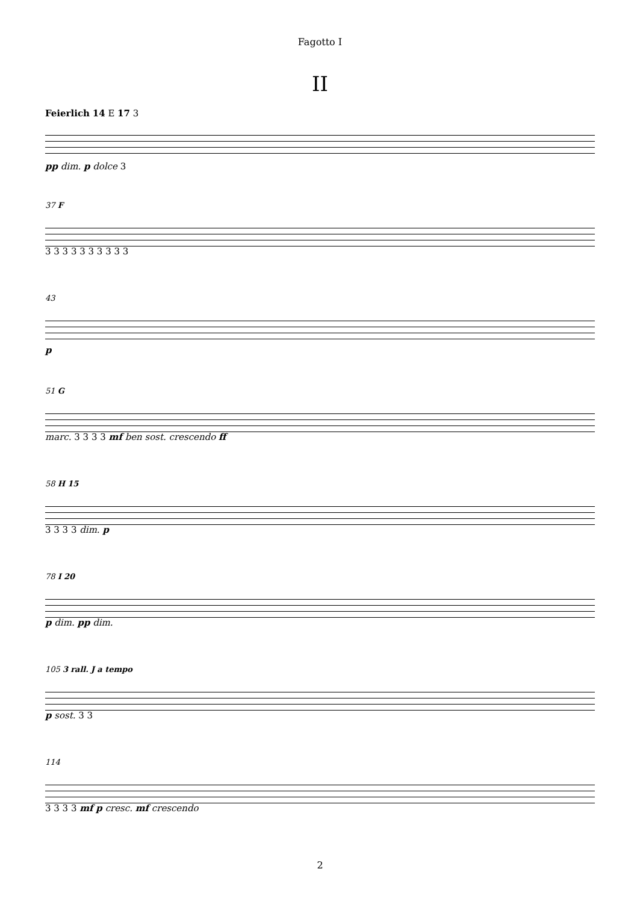Fagotto I
II
Feierlich 14 E 17 3
pp dim. p dolce 3
37 F
3 3 3 3 3 3 3 3 3 3
43
p
51 G
marc. 3 3 3 3 mf ben sost. crescendo ff
58 H 15
3 3 3 3 dim. p
78 I 20
p dim. pp dim.
105 3 rall. J a tempo
p sost. 3 3
114
3 3 3 3 mf p cresc. mf crescendo
2